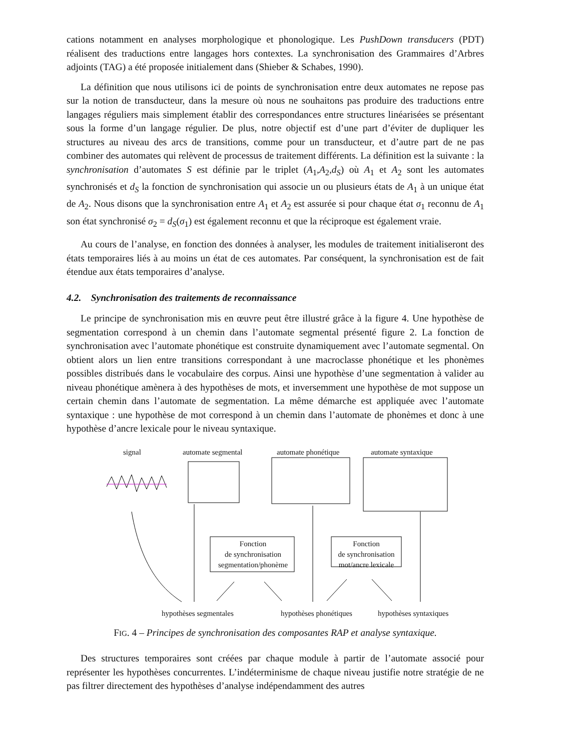cations notamment en analyses morphologique et phonologique. Les PushDown transducers (PDT) réalisent des traductions entre langages hors contextes. La synchronisation des Grammaires d’Arbres adjoints (TAG) a été proposée initialement dans (Shieber & Schabes, 1990).
La définition que nous utilisons ici de points de synchronisation entre deux automates ne repose pas sur la notion de transducteur, dans la mesure où nous ne souhaitons pas produire des traductions entre langages réguliers mais simplement établir des correspondances entre structures linéarisées se présentant sous la forme d’un langage régulier. De plus, notre objectif est d’une part d’éviter de dupliquer les structures au niveau des arcs de transitions, comme pour un transducteur, et d’autre part de ne pas combiner des automates qui relèvent de processus de traitement différents. La définition est la suivante : la synchronisation d’automates S est définie par le triplet (A<sub>1</sub>,A<sub>2</sub>,d<sub>S</sub>) où A<sub>1</sub> et A<sub>2</sub> sont les automates synchronisés et d<sub>S</sub> la fonction de synchronisation qui associe un ou plusieurs états de A<sub>1</sub> à un unique état de A<sub>2</sub>. Nous disons que la synchronisation entre A<sub>1</sub> et A<sub>2</sub> est assurée si pour chaque état σ<sub>1</sub> reconnu de A<sub>1</sub> son état synchronisé σ<sub>2</sub> = d<sub>S</sub>(σ<sub>1</sub>) est également reconnu et que la réciproque est également vraie.
Au cours de l’analyse, en fonction des données à analyser, les modules de traitement initialiseront des états temporaires liés à au moins un état de ces automates. Par conséquent, la synchronisation est de fait étendue aux états temporaires d’analyse.
4.2. Synchronisation des traitements de reconnaissance
Le principe de synchronisation mis en œuvre peut être illustré grâce à la figure 4. Une hypothèse de segmentation correspond à un chemin dans l’automate segmental présenté figure 2. La fonction de synchronisation avec l’automate phonétique est construite dynamiquement avec l’automate segmental. On obtient alors un lien entre transitions correspondant à une macroclasse phonétique et les phonèmes possibles distribués dans le vocabulaire des corpus. Ainsi une hypothèse d’une segmentation à valider au niveau phonétique amènera à des hypothèses de mots, et inversemment une hypothèse de mot suppose un certain chemin dans l’automate de segmentation. La même démarche est appliquée avec l’automate syntaxique : une hypothèse de mot correspond à un chemin dans l’automate de phonèmes et donc à une hypothèse d’ancre lexicale pour le niveau syntaxique.
signal automate segmental automate phonétique automate syntaxique
Fonction
de synchronisation
segmentation/phonème
Fonction
de synchronisation
mot/ancre lexicale
hypothèses segmentales hypothèses phonétiques hypothèses syntaxiques
FIG. 4 – Principes de synchronisation des composantes RAP et analyse syntaxique.
Des structures temporaires sont créées par chaque module à partir de l’automate associé pour représenter les hypothèses concurrentes. L’indéterminisme de chaque niveau justifie notre stratégie de ne pas filtrer directement des hypothèses d’analyse indépendamment des autres